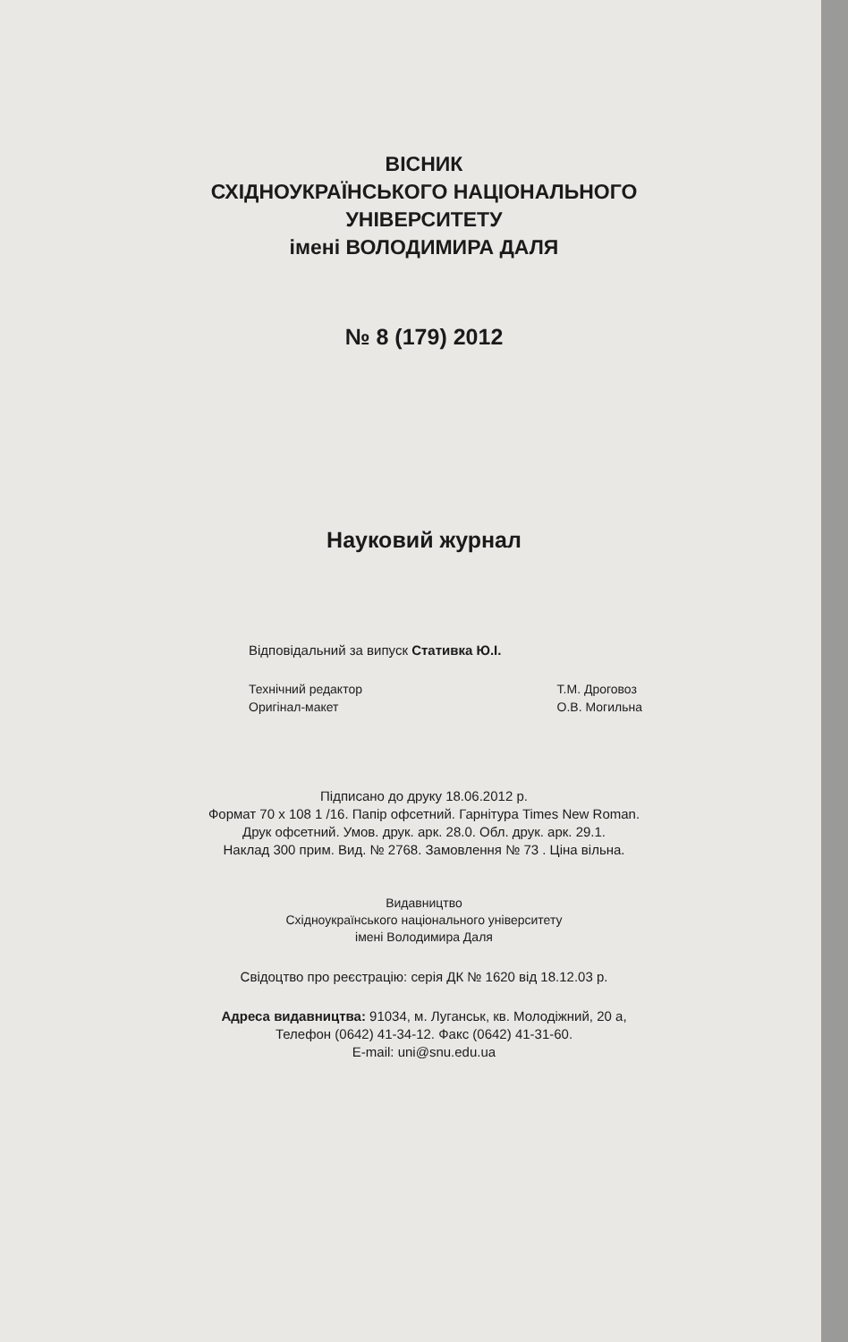ВІСНИК
СХІДНОУКРАЇНСЬКОГО НАЦІОНАЛЬНОГО
УНІВЕРСИТЕТУ
імені ВОЛОДИМИРА ДАЛЯ
№ 8 (179) 2012
Науковий журнал
Відповідальний за випуск Стативка Ю.І.
Технічний редактор
Оригінал-макет
Т.М. Дроговоз
О.В. Могильна
Підписано до друку 18.06.2012 р.
Формат 70 x 108 1 /16. Папір офсетний. Гарнітура Times New Roman.
Друк офсетний. Умов. друк. арк. 28.0. Обл. друк. арк. 29.1.
Наклад 300 прим. Вид. № 2768. Замовлення № 73 . Ціна вільна.
Видавництво
Східноукраїнського національного університету
імені Володимира Даля
Свідоцтво про реєстрацію: серія ДК № 1620 від 18.12.03 р.
Адреса видавництва: 91034, м. Луганськ, кв. Молодіжний, 20 а,
Телефон (0642) 41-34-12. Факс (0642) 41-31-60.
E-mail: uni@snu.edu.ua